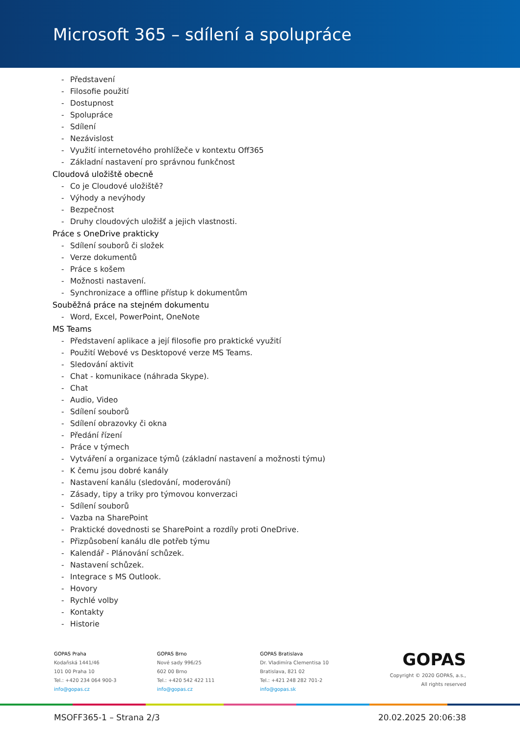Microsoft 365 – sdílení a spolupráce
- Představení
- Filosofie použití
- Dostupnost
- Spolupráce
- Sdílení
- Nezávislost
- Využití internetového prohlížeče v kontextu Off365
- Základní nastavení pro správnou funkčnost
Cloudová uložiště obecně
- Co je Cloudové uložiště?
- Výhody a nevýhody
- Bezpečnost
- Druhy cloudových uložišť a jejich vlastnosti.
Práce s OneDrive prakticky
- Sdílení souborů či složek
- Verze dokumentů
- Práce s košem
- Možnosti nastavení.
- Synchronizace a offline přístup k dokumentům
Souběžná práce na stejném dokumentu
- Word, Excel, PowerPoint, OneNote
MS Teams
- Představení aplikace a její filosofie pro praktické využití
- Použití Webové vs Desktopové verze MS Teams.
- Sledování aktivit
- Chat - komunikace (náhrada Skype).
- Chat
- Audio, Video
- Sdílení souborů
- Sdílení obrazovky či okna
- Předání řízení
- Práce v týmech
- Vytváření a organizace týmů (základní nastavení a možnosti týmu)
- K čemu jsou dobré kanály
- Nastavení kanálu (sledování, moderování)
- Zásady, tipy a triky pro týmovou konverzaci
- Sdílení souborů
- Vazba na SharePoint
- Praktické dovednosti se SharePoint a rozdíly proti OneDrive.
- Přizpůsobení kanálu dle potřeb týmu
- Kalendář - Plánování schůzek.
- Nastavení schůzek.
- Integrace s MS Outlook.
- Hovory
- Rychlé volby
- Kontakty
- Historie
GOPAS Praha
Kodaňská 1441/46
101 00 Praha 10
Tel.: +420 234 064 900-3
info@gopas.cz
GOPAS Brno
Nové sady 996/25
602 00 Brno
Tel.: +420 542 422 111
info@gopas.cz
GOPAS Bratislava
Dr. Vladimíra Clementisa 10
Bratislava, 821 02
Tel.: +421 248 282 701-2
info@gopas.sk
GOPAS
Copyright © 2020 GOPAS, a.s.,
All rights reserved
MSOFF365-1 – Strana 2/3 20.02.2025 20:06:38